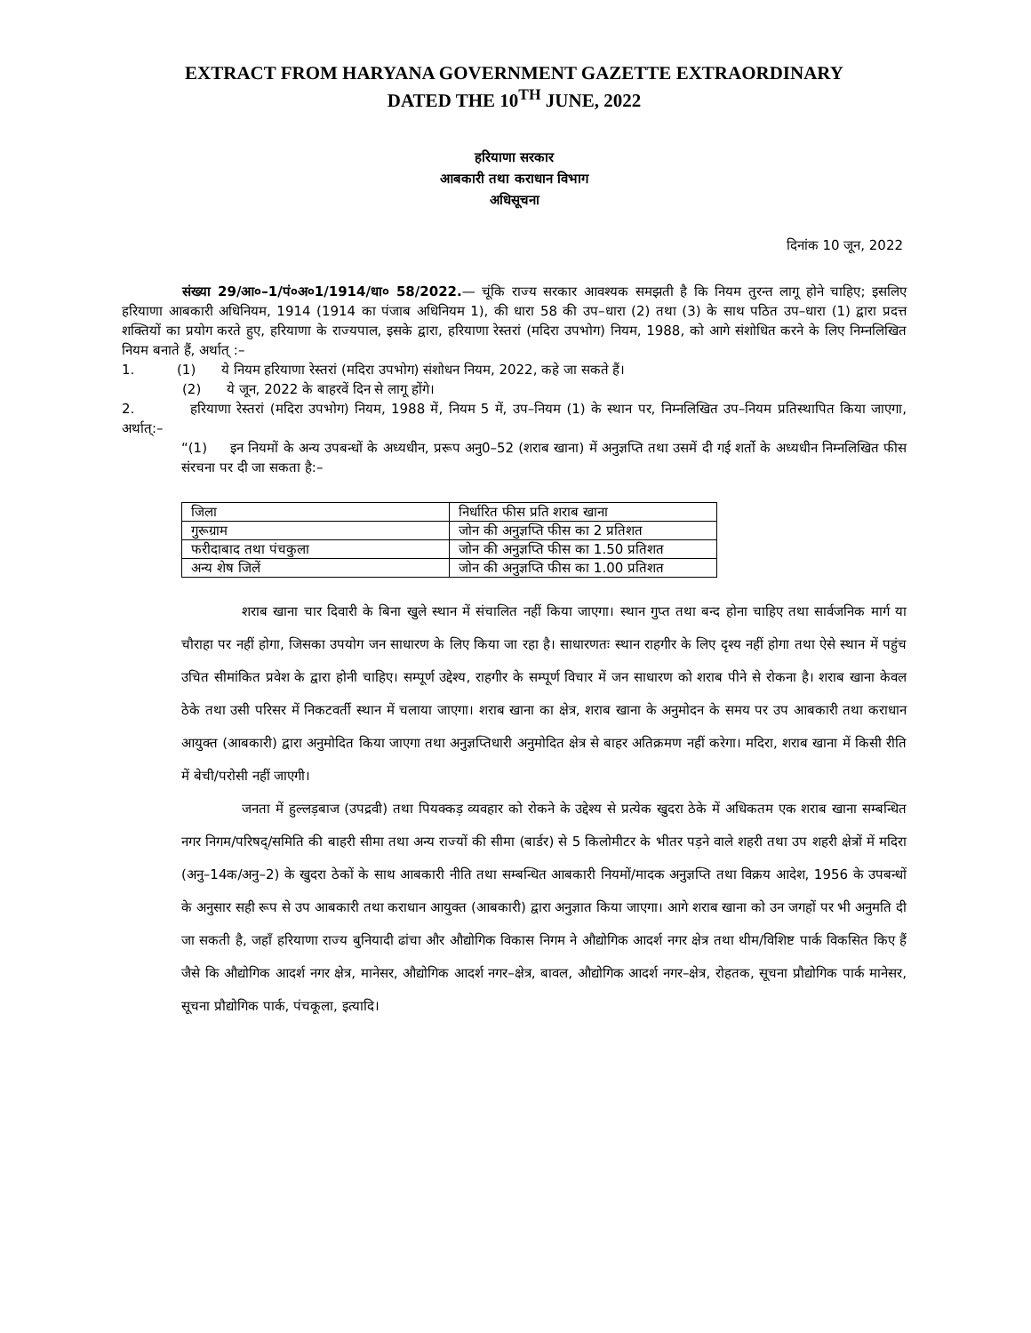EXTRACT FROM HARYANA GOVERNMENT GAZETTE EXTRAORDINARY
DATED THE 10<sup>TH</sup> JUNE, 2022
हरियाणा सरकार
आबकारी तथा कराधान विभाग
अधिसूचना
दिनांक 10 जून, 2022
संख्या 29/आ०–1/पं०अ०1/1914/धा० 58/2022.— चूंकि राज्य सरकार आवश्यक समझती है कि नियम तुरन्त लागू होने चाहिए; इसलिए हरियाणा आबकारी अधिनियम, 1914 (1914 का पंजाब अधिनियम 1), की धारा 58 की उप–धारा (2) तथा (3) के साथ पठित उप–धारा (1) द्वारा प्रदत्त शक्तियों का प्रयोग करते हुए, हरियाणा के राज्यपाल, इसके द्वारा, हरियाणा रेस्तरां (मदिरा उपभोग) नियम, 1988, को आगे संशोधित करने के लिए निम्नलिखित नियम बनाते हैं, अर्थात् :–
1. (1) ये नियम हरियाणा रेस्तरां (मदिरा उपभोग) संशोधन नियम, 2022, कहे जा सकते हैं।
(2) ये जून, 2022 के बाहरवें दिन से लागू होंगे।
2. हरियाणा रेस्तरां (मदिरा उपभोग) नियम, 1988 में, नियम 5 में, उप–नियम (1) के स्थान पर, निम्नलिखित उप–नियम प्रतिस्थापित किया जाएगा, अर्थात्:–
“(1) इन नियमों के अन्य उपबन्धों के अध्यधीन, प्ररूप अनु0–52 (शराब खाना) में अनुज्ञप्ति तथा उसमें दी गई शर्तो के अध्यधीन निम्नलिखित फीस संरचना पर दी जा सकता है:–
| जिला | निर्धारित फीस प्रति शराब खाना |
| गुरूग्राम | जोन की अनुज्ञप्ति फीस का 2 प्रतिशत |
| फरीदाबाद तथा पंचकुला | जोन की अनुज्ञप्ति फीस का 1.50 प्रतिशत |
| अन्य शेष जिलें | जोन की अनुज्ञप्ति फीस का 1.00 प्रतिशत |
शराब खाना चार दिवारी के बिना खुले स्थान में संचालित नहीं किया जाएगा। स्थान गुप्त तथा बन्द होना चाहिए तथा सार्वजनिक मार्ग या चौराहा पर नहीं होगा, जिसका उपयोग जन साधारण के लिए किया जा रहा है। साधारणतः स्थान राहगीर के लिए दृश्य नहीं होगा तथा ऐसे स्थान में पहुंच उचित सीमांकित प्रवेश के द्वारा होनी चाहिए। सम्पूर्ण उद्देश्य, राहगीर के सम्पूर्ण विचार में जन साधारण को शराब पीने से रोकना है। शराब खाना केवल ठेके तथा उसी परिसर में निकटवर्ती स्थान में चलाया जाएगा। शराब खाना का क्षेत्र, शराब खाना के अनुमोदन के समय पर उप आबकारी तथा कराधान आयुक्त (आबकारी) द्वारा अनुमोदित किया जाएगा तथा अनुज्ञप्तिधारी अनुमोदित क्षेत्र से बाहर अतिक्रमण नहीं करेगा। मदिरा, शराब खाना में किसी रीति में बेची/परोसी नहीं जाएगी।
जनता में हुल्लड़बाज (उपद्रवी) तथा पियक्कड़ व्यवहार को रोकने के उद्देश्य से प्रत्येक खुदरा ठेके में अधिकतम एक शराब खाना सम्बन्धित नगर निगम/परिषद्/समिति की बाहरी सीमा तथा अन्य राज्यों की सीमा (बार्डर) से 5 किलोमीटर के भीतर पड़ने वाले शहरी तथा उप शहरी क्षेत्रों में मदिरा (अनु–14क/अनु–2) के खुदरा ठेकों के साथ आबकारी नीति तथा सम्बन्धित आबकारी नियमों/मादक अनुज्ञप्ति तथा विक्रय आदेश, 1956 के उपबन्धों के अनुसार सही रूप से उप आबकारी तथा कराधान आयुक्त (आबकारी) द्वारा अनुज्ञात किया जाएगा। आगे शराब खाना को उन जगहों पर भी अनुमति दी जा सकती है, जहॉं हरियाणा राज्य बुनियादी ढांचा और औद्योगिक विकास निगम ने औद्योगिक आदर्श नगर क्षेत्र तथा थीम/विशिष्ट पार्क विकसित किए हैं जैसे कि औद्योगिक आदर्श नगर क्षेत्र, मानेसर, औद्योगिक आदर्श नगर–क्षेत्र, बावल, औद्योगिक आदर्श नगर–क्षेत्र, रोहतक, सूचना प्रौद्योगिक पार्क मानेसर, सूचना प्रौद्योगिक पार्क, पंचकूला, इत्यादि।